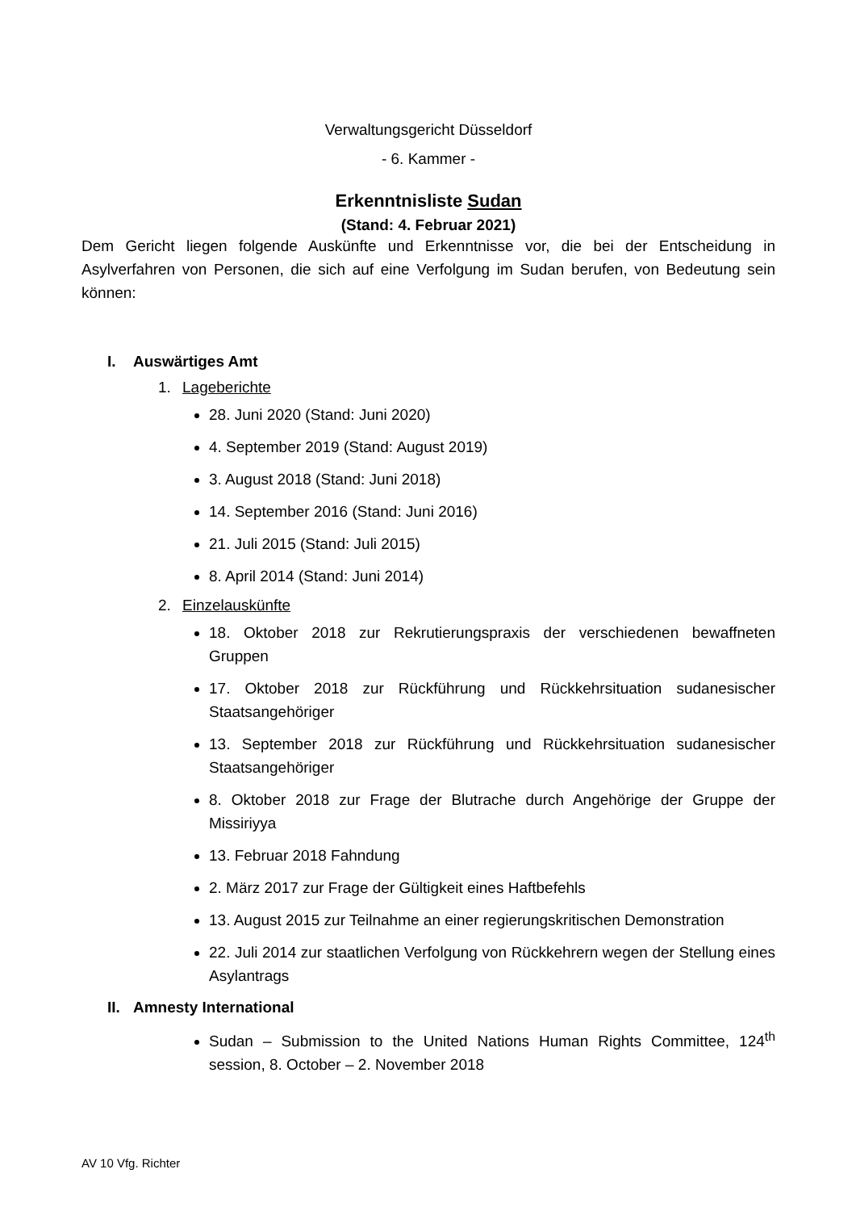Verwaltungsgericht Düsseldorf
- 6. Kammer -
Erkenntnisliste Sudan
(Stand: 4. Februar 2021)
Dem Gericht liegen folgende Auskünfte und Erkenntnisse vor, die bei der Entscheidung in Asylverfahren von Personen, die sich auf eine Verfolgung im Sudan berufen, von Bedeutung sein können:
I. Auswärtiges Amt
1. Lageberichte
28. Juni 2020 (Stand: Juni 2020)
4. September 2019 (Stand: August 2019)
3. August 2018 (Stand: Juni 2018)
14. September 2016 (Stand: Juni 2016)
21. Juli 2015 (Stand: Juli 2015)
8. April 2014 (Stand: Juni 2014)
2. Einzelauskünfte
18. Oktober 2018 zur Rekrutierungspraxis der verschiedenen bewaffneten Gruppen
17. Oktober 2018 zur Rückführung und Rückkehrsituation sudanesischer Staatsangehöriger
13. September 2018 zur Rückführung und Rückkehrsituation sudanesischer Staatsangehöriger
8. Oktober 2018 zur Frage der Blutrache durch Angehörige der Gruppe der Missiriyya
13. Februar 2018 Fahndung
2. März 2017 zur Frage der Gültigkeit eines Haftbefehls
13. August 2015 zur Teilnahme an einer regierungskritischen Demonstration
22. Juli 2014 zur staatlichen Verfolgung von Rückkehrern wegen der Stellung eines Asylantrags
II. Amnesty International
Sudan – Submission to the United Nations Human Rights Committee, 124<sup>th</sup> session, 8. October – 2. November 2018
AV 10 Vfg. Richter